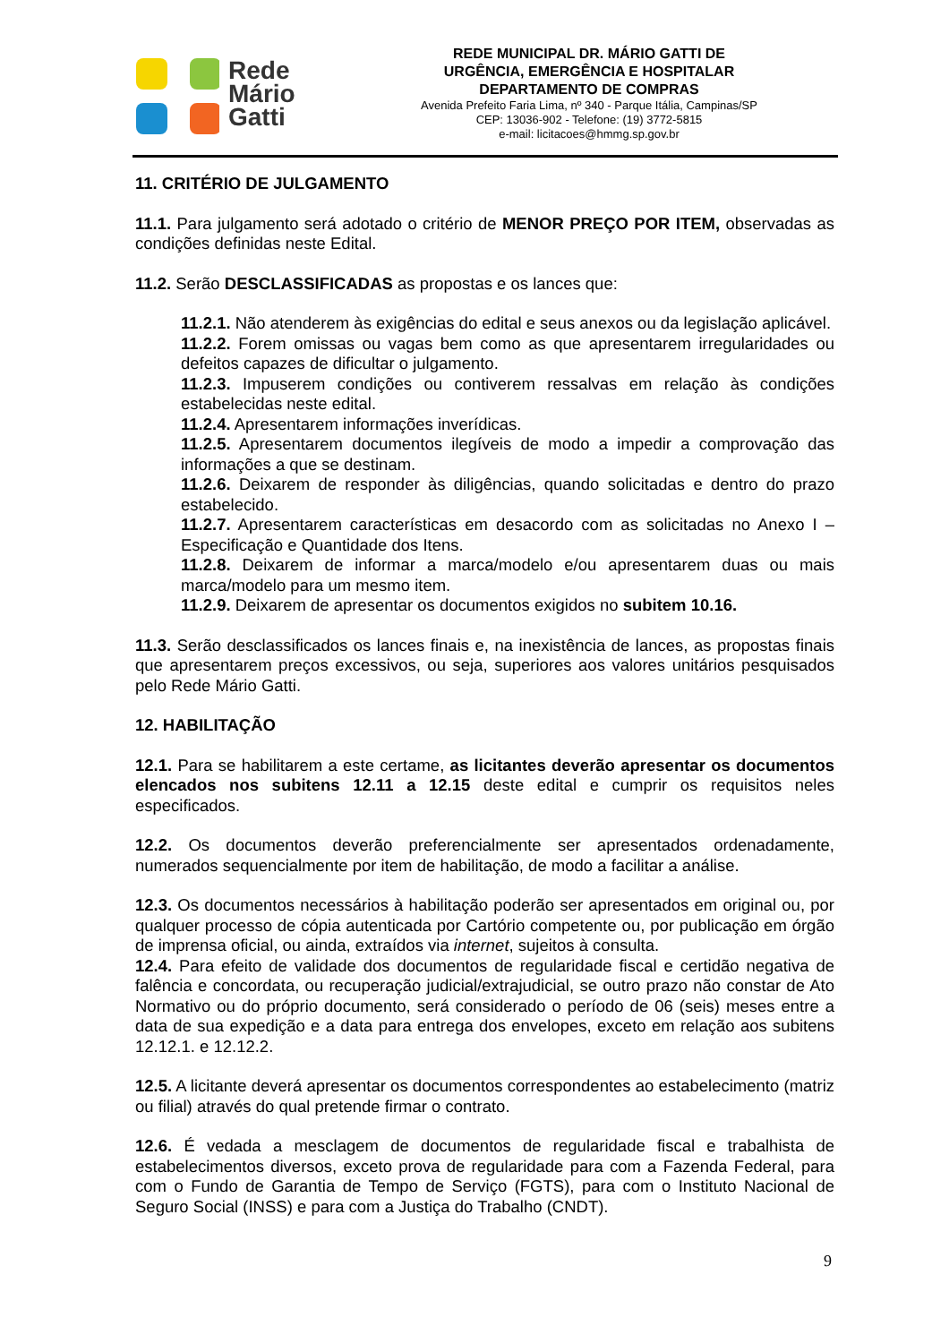Rede
Mário
Gatti
REDE MUNICIPAL DR. MÁRIO GATTI DE
URGÊNCIA, EMERGÊNCIA E HOSPITALAR
DEPARTAMENTO DE COMPRAS
Avenida Prefeito Faria Lima, nº 340 - Parque Itália, Campinas/SP
CEP: 13036-902 - Telefone: (19) 3772-5815
e-mail: licitacoes@hmmg.sp.gov.br
11. CRITÉRIO DE JULGAMENTO
11.1. Para julgamento será adotado o critério de MENOR PREÇO POR ITEM, observadas as condições definidas neste Edital.
11.2. Serão DESCLASSIFICADAS as propostas e os lances que:
11.2.1. Não atenderem às exigências do edital e seus anexos ou da legislação aplicável.
11.2.2. Forem omissas ou vagas bem como as que apresentarem irregularidades ou defeitos capazes de dificultar o julgamento.
11.2.3. Impuserem condições ou contiverem ressalvas em relação às condições estabelecidas neste edital.
11.2.4. Apresentarem informações inverídicas.
11.2.5. Apresentarem documentos ilegíveis de modo a impedir a comprovação das informações a que se destinam.
11.2.6. Deixarem de responder às diligências, quando solicitadas e dentro do prazo estabelecido.
11.2.7. Apresentarem características em desacordo com as solicitadas no Anexo I – Especificação e Quantidade dos Itens.
11.2.8. Deixarem de informar a marca/modelo e/ou apresentarem duas ou mais marca/modelo para um mesmo item.
11.2.9. Deixarem de apresentar os documentos exigidos no subitem 10.16.
11.3. Serão desclassificados os lances finais e, na inexistência de lances, as propostas finais que apresentarem preços excessivos, ou seja, superiores aos valores unitários pesquisados pelo Rede Mário Gatti.
12. HABILITAÇÃO
12.1. Para se habilitarem a este certame, as licitantes deverão apresentar os documentos elencados nos subitens 12.11 a 12.15 deste edital e cumprir os requisitos neles especificados.
12.2. Os documentos deverão preferencialmente ser apresentados ordenadamente, numerados sequencialmente por item de habilitação, de modo a facilitar a análise.
12.3. Os documentos necessários à habilitação poderão ser apresentados em original ou, por qualquer processo de cópia autenticada por Cartório competente ou, por publicação em órgão de imprensa oficial, ou ainda, extraídos via internet, sujeitos à consulta.
12.4. Para efeito de validade dos documentos de regularidade fiscal e certidão negativa de falência e concordata, ou recuperação judicial/extrajudicial, se outro prazo não constar de Ato Normativo ou do próprio documento, será considerado o período de 06 (seis) meses entre a data de sua expedição e a data para entrega dos envelopes, exceto em relação aos subitens 12.12.1. e 12.12.2.
12.5. A licitante deverá apresentar os documentos correspondentes ao estabelecimento (matriz ou filial) através do qual pretende firmar o contrato.
12.6. É vedada a mesclagem de documentos de regularidade fiscal e trabalhista de estabelecimentos diversos, exceto prova de regularidade para com a Fazenda Federal, para com o Fundo de Garantia de Tempo de Serviço (FGTS), para com o Instituto Nacional de Seguro Social (INSS) e para com a Justiça do Trabalho (CNDT).
9